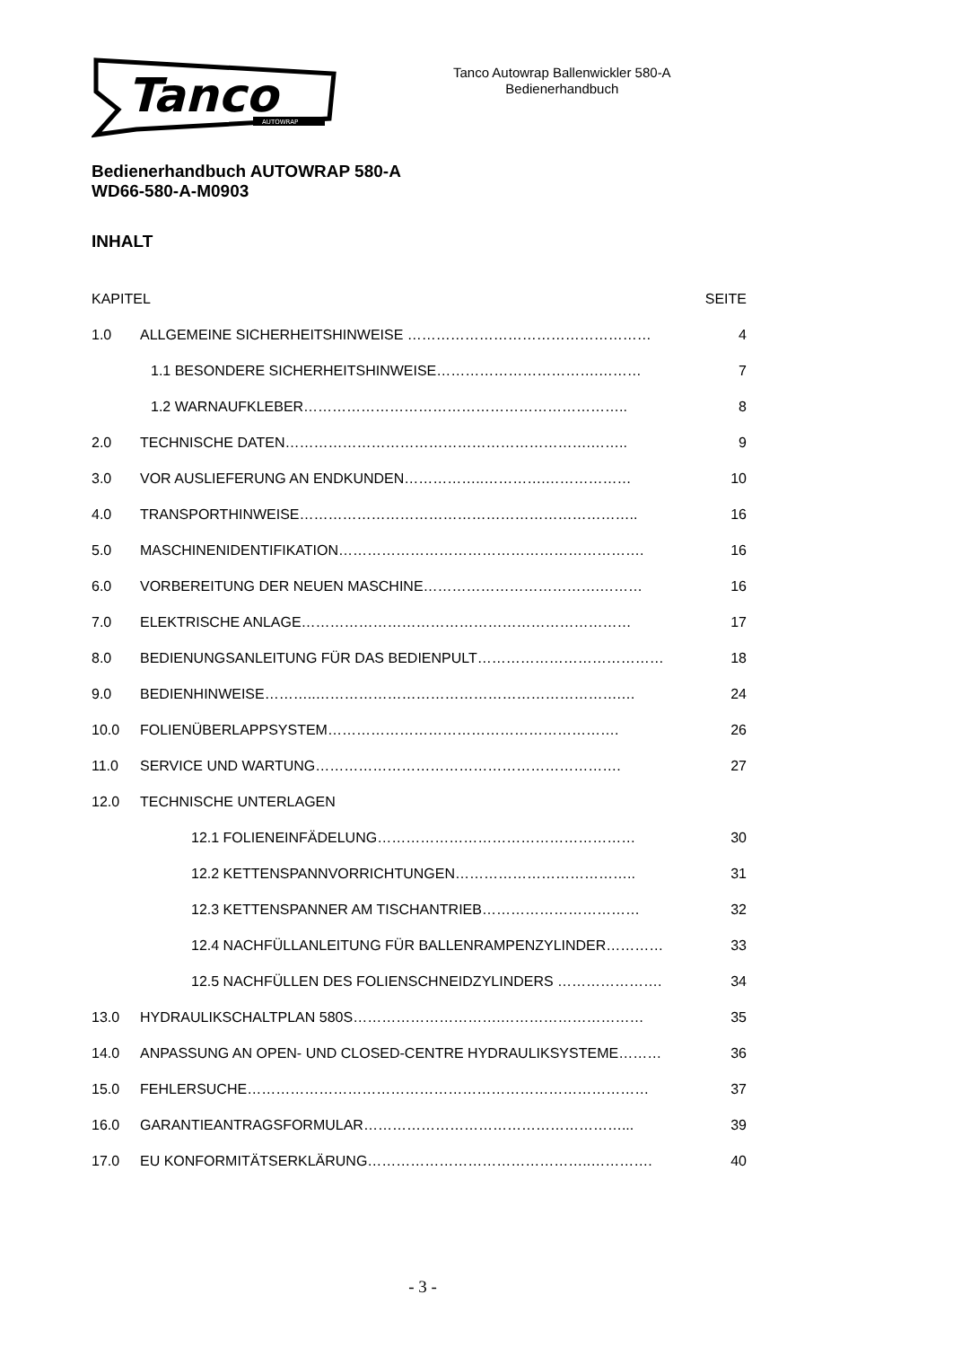Tanco
AUTOWRAP
Tanco Autowrap Ballenwickler 580-A
Bedienerhandbuch
Bedienerhandbuch AUTOWRAP 580-A
WD66-580-A-M0903
INHALT
KAPITEL SEITE
1.0 ALLGEMEINE SICHERHEITSHINWEISE …………………………………………… 4
1.1 BESONDERE SICHERHEITSHINWEISE…………………………….……… 7
1.2 WARNAUFKLEBER………………………………………………………….. 8
2.0 TECHNISCHE DATEN……………………………………………………….…….. 9
3.0 VOR AUSLIEFERUNG AN ENDKUNDEN……………..………….……………… 10
4.0 TRANSPORTHINWEISE…………………………………………………………….. 16
5.0 MASCHINENIDENTIFIKATION………………………………………………………. 16
6.0 VORBEREITUNG DER NEUEN MASCHINE……………………………….……… 16
7.0 ELEKTRISCHE ANLAGE…………………………………………………………… 17
8.0 BEDIENUNGSANLEITUNG FÜR DAS BEDIENPULT………………………………… 18
9.0 BEDIENHINWEISE………..……………………………………………………….… 24
10.0 FOLIENÜBERLAPPSYSTEM……………………………………………………. 26
11.0 SERVICE UND WARTUNG………………………………………………………. 27
12.0 TECHNISCHE UNTERLAGEN
12.1 FOLIENEINFÄDELUNG……………………………………………… 30
12.2 KETTENSPANNVORRICHTUNGEN……………………………….. 31
12.3 KETTENSPANNER AM TISCHANTRIEB…………………………… 32
12.4 NACHFÜLLANLEITUNG FÜR BALLENRAMPENZYLINDER………… 33
12.5 NACHFÜLLEN DES FOLIENSCHNEIDZYLINDERS …………………. 34
13.0 HYDRAULIKSCHALTPLAN 580S………………………….………………………… 35
14.0 ANPASSUNG AN OPEN- UND CLOSED-CENTRE HYDRAULIKSYSTEME……… 36
15.0 FEHLERSUCHE………………………………………………………………………… 37
16.0 GARANTIEANTRAGSFORMULAR………………………………………………... 39
17.0 EU KONFORMITÄTSERKLÄRUNG………………………………………..…………. 40
- 3 -